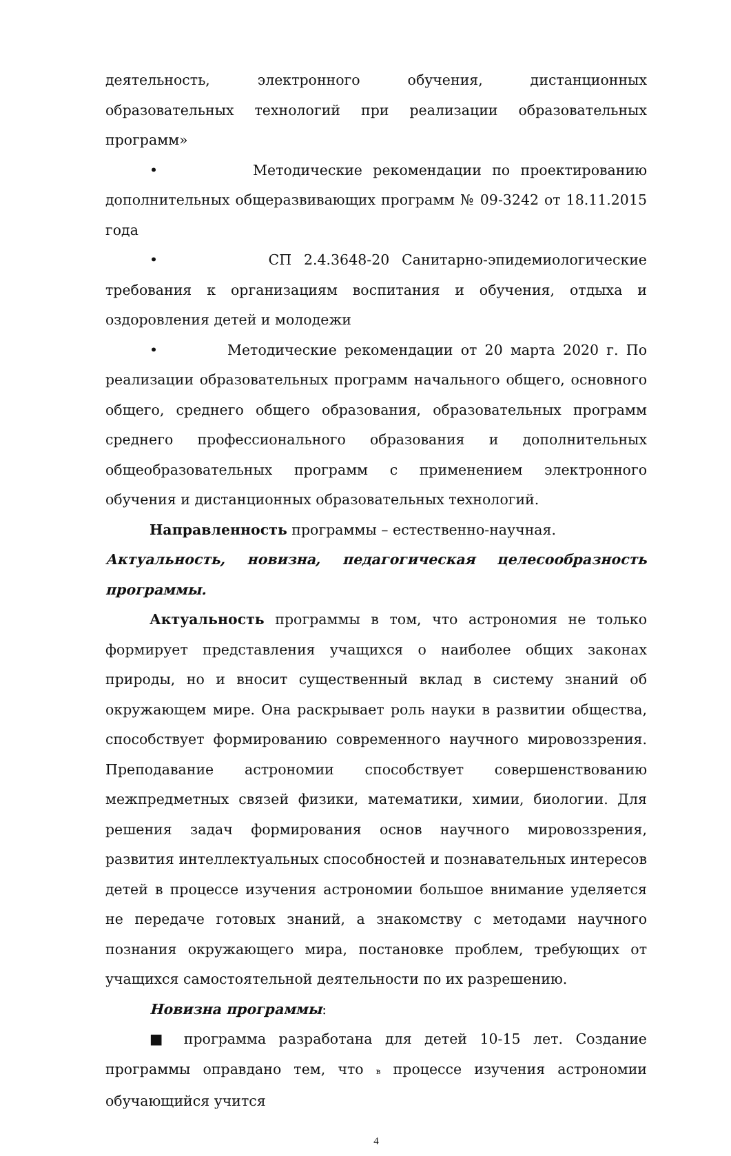деятельность, электронного обучения, дистанционных образовательных технологий при реализации образовательных программ»
• Методические рекомендации по проектированию дополнительных общеразвивающих программ № 09-3242 от 18.11.2015 года
• СП 2.4.3648-20 Санитарно-эпидемиологические требования к организациям воспитания и обучения, отдыха и оздоровления детей и молодежи
• Методические рекомендации от 20 марта 2020 г. По реализации образовательных программ начального общего, основного общего, среднего общего образования, образовательных программ среднего профессионального образования и дополнительных общеобразовательных программ с применением электронного обучения и дистанционных образовательных технологий.
Направленность программы – естественно-научная.
Актуальность, новизна, педагогическая целесообразность программы.
Актуальность программы в том, что астрономия не только формирует представления учащихся о наиболее общих законах природы, но и вносит существенный вклад в систему знаний об окружающем мире. Она раскрывает роль науки в развитии общества, способствует формированию современного научного мировоззрения. Преподавание астрономии способствует совершенствованию межпредметных связей физики, математики, химии, биологии. Для решения задач формирования основ научного мировоззрения, развития интеллектуальных способностей и познавательных интересов детей в процессе изучения астрономии большое внимание уделяется не передаче готовых знаний, а знакомству с методами научного познания окружающего мира, постановке проблем, требующих от учащихся самостоятельной деятельности по их разрешению.
Новизна программы:
■ программа разработана для детей 10-15 лет. Создание программы оправдано тем, что в процессе изучения астрономии обучающийся учится
4